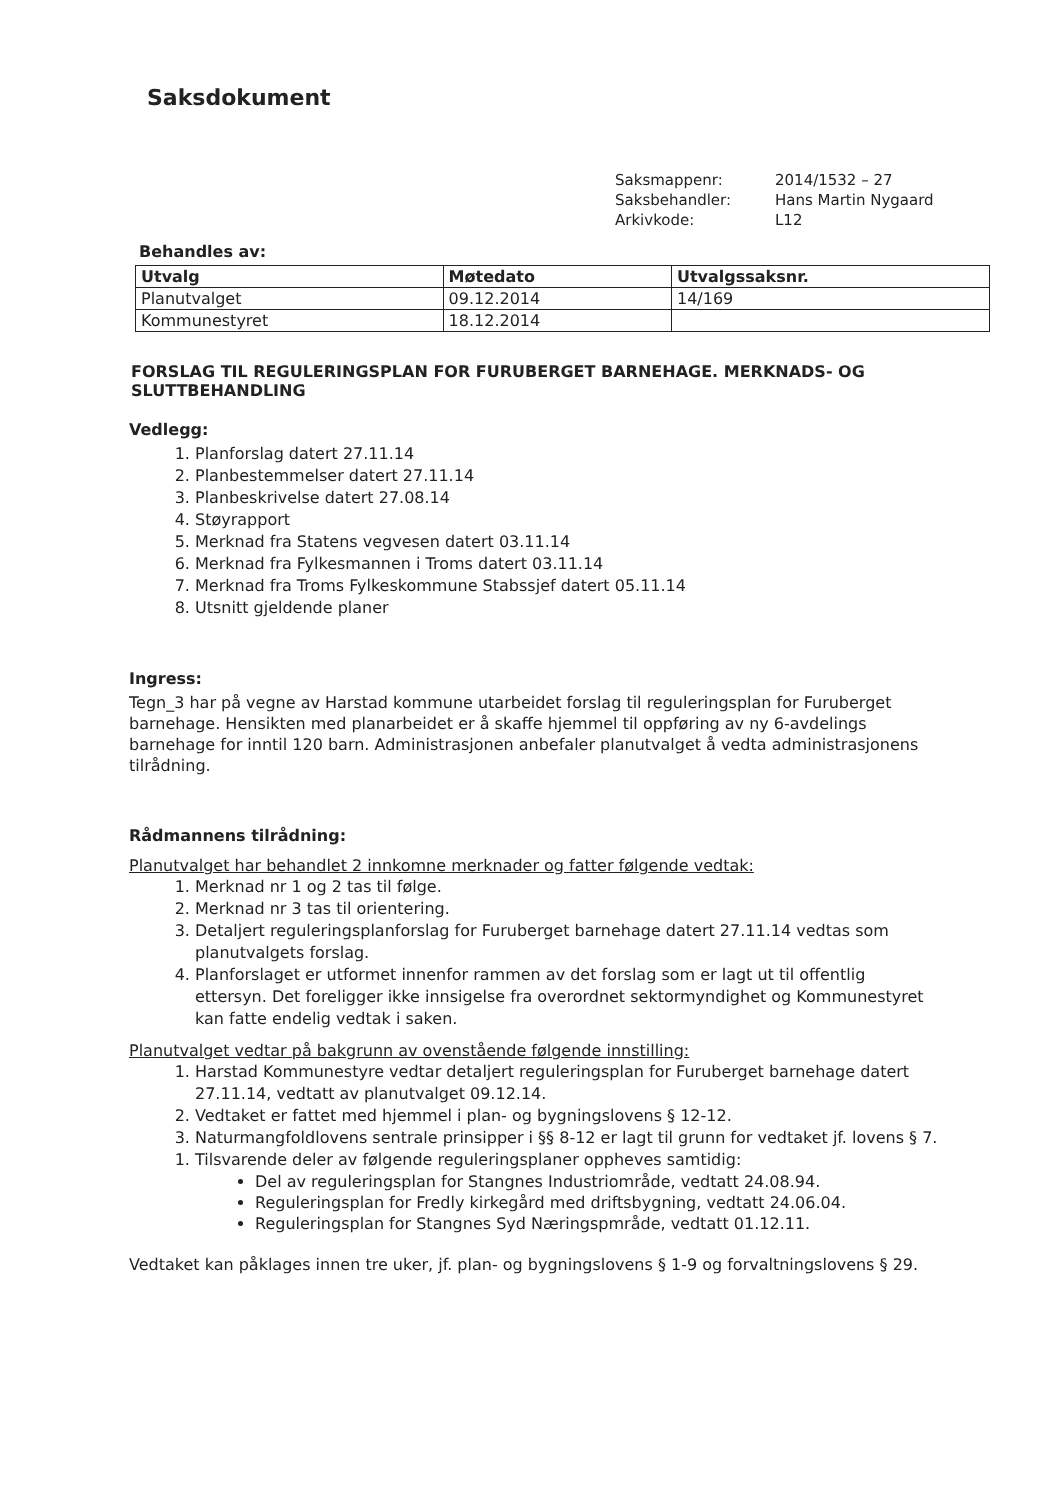Saksdokument
Saksmappenr: 2014/1532 – 27 Saksbehandler: Hans Martin Nygaard Arkivkode: L12
Behandles av:
| Utvalg | Møtedato | Utvalgssaksnr. |
| --- | --- | --- |
| Planutvalget | 09.12.2014 | 14/169 |
| Kommunestyret | 18.12.2014 | |
FORSLAG TIL REGULERINGSPLAN FOR FURUBERGET BARNEHAGE. MERKNADS- OG SLUTTBEHANDLING
Vedlegg:
1. Planforslag datert 27.11.14
2. Planbestemmelser datert 27.11.14
3. Planbeskrivelse datert 27.08.14
4. Støyrapport
5. Merknad fra Statens vegvesen datert 03.11.14
6. Merknad fra Fylkesmannen i Troms datert 03.11.14
7. Merknad fra Troms Fylkeskommune Stabssjef datert 05.11.14
8. Utsnitt gjeldende planer
Ingress:
Tegn_3 har på vegne av Harstad kommune utarbeidet forslag til reguleringsplan for Furuberget barnehage. Hensikten med planarbeidet er å skaffe hjemmel til oppføring av ny 6-avdelings barnehage for inntil 120 barn. Administrasjonen anbefaler planutvalget å vedta administrasjonens tilrådning.
Rådmannens tilrådning:
Planutvalget har behandlet 2 innkomne merknader og fatter følgende vedtak:
1. Merknad nr 1 og 2 tas til følge.
2. Merknad nr 3 tas til orientering.
3. Detaljert reguleringsplanforslag for Furuberget barnehage datert 27.11.14 vedtas som planutvalgets forslag.
4. Planforslaget er utformet innenfor rammen av det forslag som er lagt ut til offentlig ettersyn. Det foreligger ikke innsigelse fra overordnet sektormyndighet og Kommunestyret kan fatte endelig vedtak i saken.
Planutvalget vedtar på bakgrunn av ovenstående følgende innstilling:
1. Harstad Kommunestyre vedtar detaljert reguleringsplan for Furuberget barnehage datert 27.11.14, vedtatt av planutvalget 09.12.14.
2. Vedtaket er fattet med hjemmel i plan- og bygningslovens § 12-12.
3. Naturmangfoldlovens sentrale prinsipper i §§ 8-12 er lagt til grunn for vedtaket jf. lovens § 7.
1. Tilsvarende deler av følgende reguleringsplaner oppheves samtidig:
Del av reguleringsplan for Stangnes Industriområde, vedtatt 24.08.94.
Reguleringsplan for Fredly kirkegård med driftsbygning, vedtatt 24.06.04.
Reguleringsplan for Stangnes Syd Næringspmråde, vedtatt 01.12.11.
Vedtaket kan påklages innen tre uker, jf. plan- og bygningslovens § 1-9 og forvaltningslovens § 29.